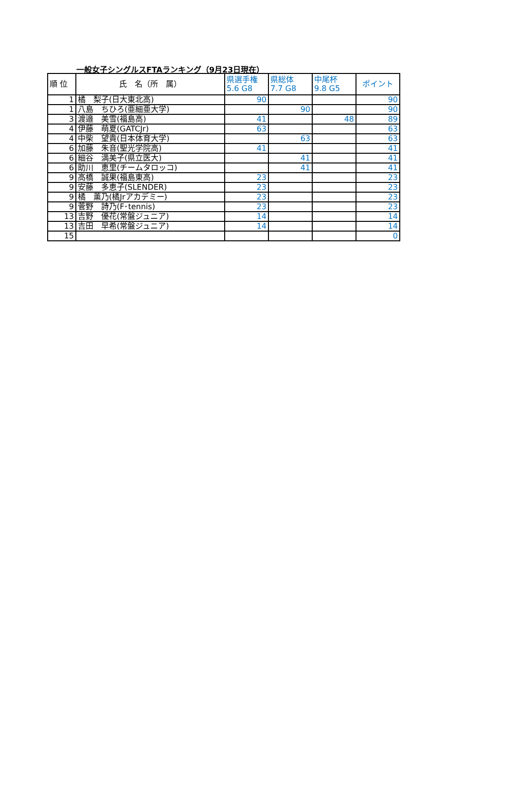一般女子シングルスFTAランキング（9月23日現在）
| 順 位 | 氏 名（所 属） | 県選手権 5.6 G8 | 県総体 7.7 G8 | 中尾杯 9.8 G5 | ポイント |
| --- | --- | --- | --- | --- | --- |
| 1 | 橘 梨子(日大東北高) | 90 | | | 90 |
| 1 | 八島 ちひろ(亜細亜大学) | | 90 | | 90 |
| 3 | 渡邉 美雪(福島高) | 41 | | 48 | 89 |
| 4 | 伊藤 萌夏(GATCJr) | 63 | | | 63 |
| 4 | 中柴 望貴(日本体育大学) | | 63 | | 63 |
| 6 | 加藤 朱音(聖光学院高) | 41 | | | 41 |
| 6 | 細谷 満美子(県立医大) | | 41 | | 41 |
| 6 | 助川 恵里(チームタロッコ) | | 41 | | 41 |
| 9 | 高橋 誠果(福島東高) | 23 | | | 23 |
| 9 | 安藤 多恵子(SLENDER) | 23 | | | 23 |
| 9 | 橘 薫乃(橘Jrアカデミー) | 23 | | | 23 |
| 9 | 菅野 詩乃(F･tennis) | 23 | | | 23 |
| 13 | 吉野 優花(常盤ジュニア) | 14 | | | 14 |
| 13 | 吉田 早希(常盤ジュニア) | 14 | | | 14 |
| 15 | | | | | 0 |